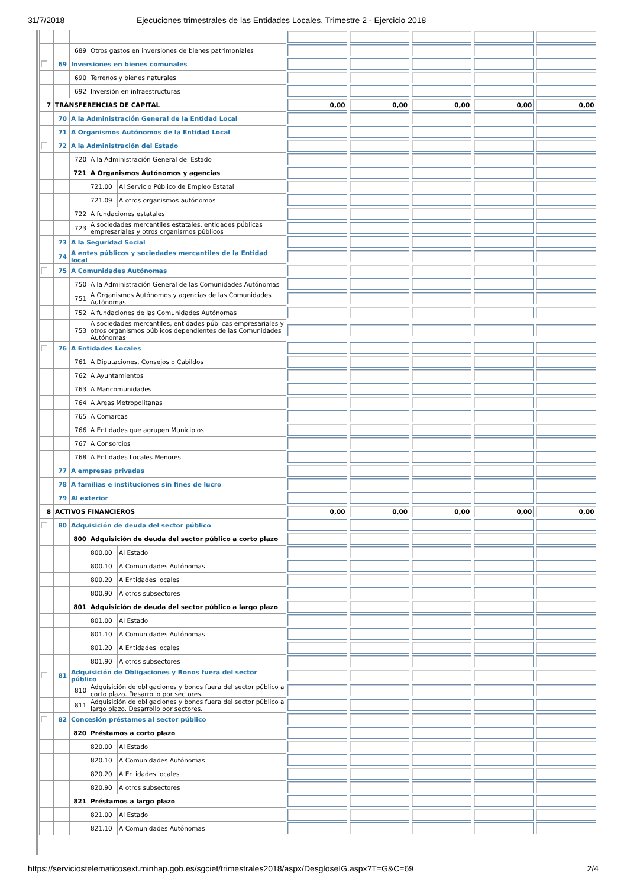31/7/2018 Ejecuciones trimestrales de las Entidades Locales. Trimestre 2 - Ejercicio 2018
| | | 689 | Otros gastos en inversiones de bienes patrimoniales | | | | | | |
| | 69 | Inversiones en bienes comunales | | | | | | | |
| | | 690 | Terrenos y bienes naturales | | | | | | |
| | | 692 | Inversión en infraestructuras | | | | | | |
| 7 | TRANSFERENCIAS DE CAPITAL | | | | 0,00 | 0,00 | 0,00 | 0,00 | 0,00 |
| | 70 | A la Administración General de la Entidad Local | | | | | | | |
| | 71 | A Organismos Autónomos de la Entidad Local | | | | | | | |
| | 72 | A la Administración del Estado | | | | | | | |
| | | 720 | A la Administración General del Estado | | | | | | |
| | | 721 | A Organismos Autónomos y agencias | | | | | | |
| | | | 721.00 | Al Servicio Público de Empleo Estatal | | | | | |
| | | | 721.09 | A otros organismos autónomos | | | | | |
| | | 722 | A fundaciones estatales | | | | | | |
| | | 723 | A sociedades mercantiles estatales, entidades públicas empresariales y otros organismos públicos | | | | | | |
| | 73 | A la Seguridad Social | | | | | | | |
| | 74 | A entes públicos y sociedades mercantiles de la Entidad local | | | | | | | |
| | 75 | A Comunidades Autónomas | | | | | | | |
| | | 750 | A la Administración General de las Comunidades Autónomas | | | | | | |
| | | 751 | A Organismos Autónomos y agencias de las Comunidades Autónomas | | | | | | |
| | | 752 | A fundaciones de las Comunidades Autónomas | | | | | | |
| | | 753 | A sociedades mercantiles, entidades públicas empresariales y otros organismos públicos dependientes de las Comunidades Autónomas | | | | | | |
| | 76 | A Entidades Locales | | | | | | | |
| | | 761 | A Diputaciones, Consejos o Cabildos | | | | | | |
| | | 762 | A Ayuntamientos | | | | | | |
| | | 763 | A Mancomunidades | | | | | | |
| | | 764 | A Áreas Metropolitanas | | | | | | |
| | | 765 | A Comarcas | | | | | | |
| | | 766 | A Entidades que agrupen Municipios | | | | | | |
| | | 767 | A Consorcios | | | | | | |
| | | 768 | A Entidades Locales Menores | | | | | | |
| | 77 | A empresas privadas | | | | | | | |
| | 78 | A familias e instituciones sin fines de lucro | | | | | | | |
| | 79 | Al exterior | | | | | | | |
| 8 | ACTIVOS FINANCIEROS | | | | 0,00 | 0,00 | 0,00 | 0,00 | 0,00 |
| | 80 | Adquisición de deuda del sector público | | | | | | | |
| | | 800 | Adquisición de deuda del sector público a corto plazo | | | | | | |
| | | | 800.00 | Al Estado | | | | | |
| | | | 800.10 | A Comunidades Autónomas | | | | | |
| | | | 800.20 | A Entidades locales | | | | | |
| | | | 800.90 | A otros subsectores | | | | | |
| | | 801 | Adquisición de deuda del sector público a largo plazo | | | | | | |
| | | | 801.00 | Al Estado | | | | | |
| | | | 801.10 | A Comunidades Autónomas | | | | | |
| | | | 801.20 | A Entidades locales | | | | | |
| | | | 801.90 | A otros subsectores | | | | | |
| | 81 | Adquisición de Obligaciones y Bonos fuera del sector público | | | | | | | |
| | | 810 | Adquisición de obligaciones y bonos fuera del sector público a corto plazo. Desarrollo por sectores. | | | | | | |
| | | 811 | Adquisición de obligaciones y bonos fuera del sector público a largo plazo. Desarrollo por sectores. | | | | | | |
| | 82 | Concesión préstamos al sector público | | | | | | | |
| | | 820 | Préstamos a corto plazo | | | | | | |
| | | | 820.00 | Al Estado | | | | | |
| | | | 820.10 | A Comunidades Autónomas | | | | | |
| | | | 820.20 | A Entidades locales | | | | | |
| | | | 820.90 | A otros subsectores | | | | | |
| | | 821 | Préstamos a largo plazo | | | | | | |
| | | | 821.00 | Al Estado | | | | | |
| | | | 821.10 | A Comunidades Autónomas | | | | | |
https://serviciostelematicosext.minhap.gob.es/sgcief/trimestrales2018/aspx/DesgloseIG.aspx?T=G&C=69 2/4